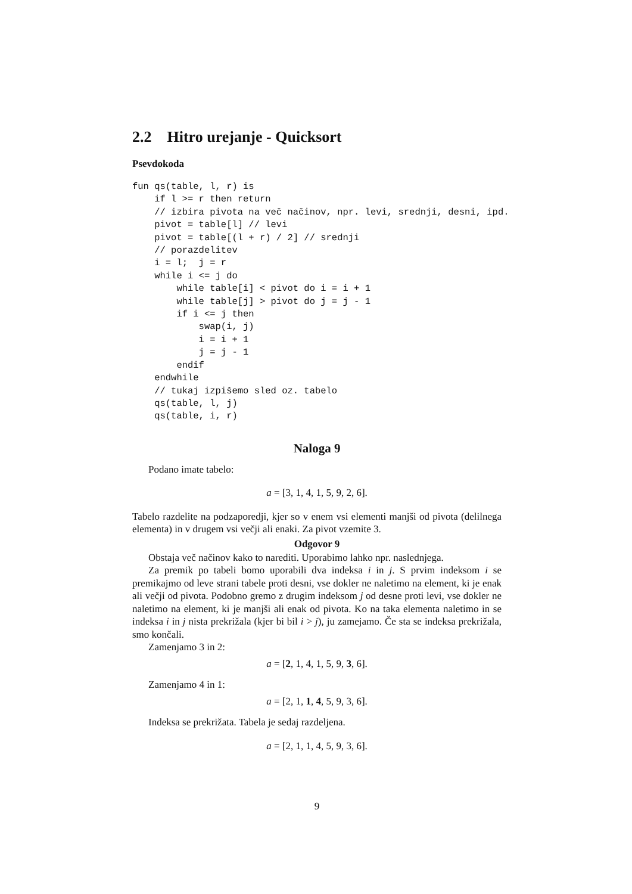2.2 Hitro urejanje - Quicksort
Psevdokoda
fun qs(table, l, r) is
    if l >= r then return
    // izbira pivota na več načinov, npr. levi, srednji, desni, ipd.
    pivot = table[l] // levi
    pivot = table[(l + r) / 2] // srednji
    // porazdelitev
    i = l;  j = r
    while i <= j do
        while table[i] < pivot do i = i + 1
        while table[j] > pivot do j = j - 1
        if i <= j then
            swap(i, j)
            i = i + 1
            j = j - 1
        endif
    endwhile
    // tukaj izpišemo sled oz. tabelo
    qs(table, l, j)
    qs(table, i, r)
Naloga 9
Podano imate tabelo:
a = [3, 1, 4, 1, 5, 9, 2, 6].
Tabelo razdelite na podzaporedji, kjer so v enem vsi elementi manjši od pivota (delilnega elementa) in v drugem vsi večji ali enaki. Za pivot vzemite 3.
Odgovor 9
Obstaja več načinov kako to narediti. Uporabimo lahko npr. naslednjega.
Za premik po tabeli bomo uporabili dva indeksa i in j. S prvim indeksom i se premikajmo od leve strani tabele proti desni, vse dokler ne naletimo na element, ki je enak ali večji od pivota. Podobno gremo z drugim indeksom j od desne proti levi, vse dokler ne naletimo na element, ki je manjši ali enak od pivota. Ko na taka elementa naletimo in se indeksa i in j nista prekrižala (kjer bi bil i > j), ju zamejamo. Če sta se indeksa prekrižala, smo končali.
Zamenjamo 3 in 2:
a = [2, 1, 4, 1, 5, 9, 3, 6].
Zamenjamo 4 in 1:
a = [2, 1, 1, 4, 5, 9, 3, 6].
Indeksa se prekrižata. Tabela je sedaj razdeljena.
a = [2, 1, 1, 4, 5, 9, 3, 6].
9